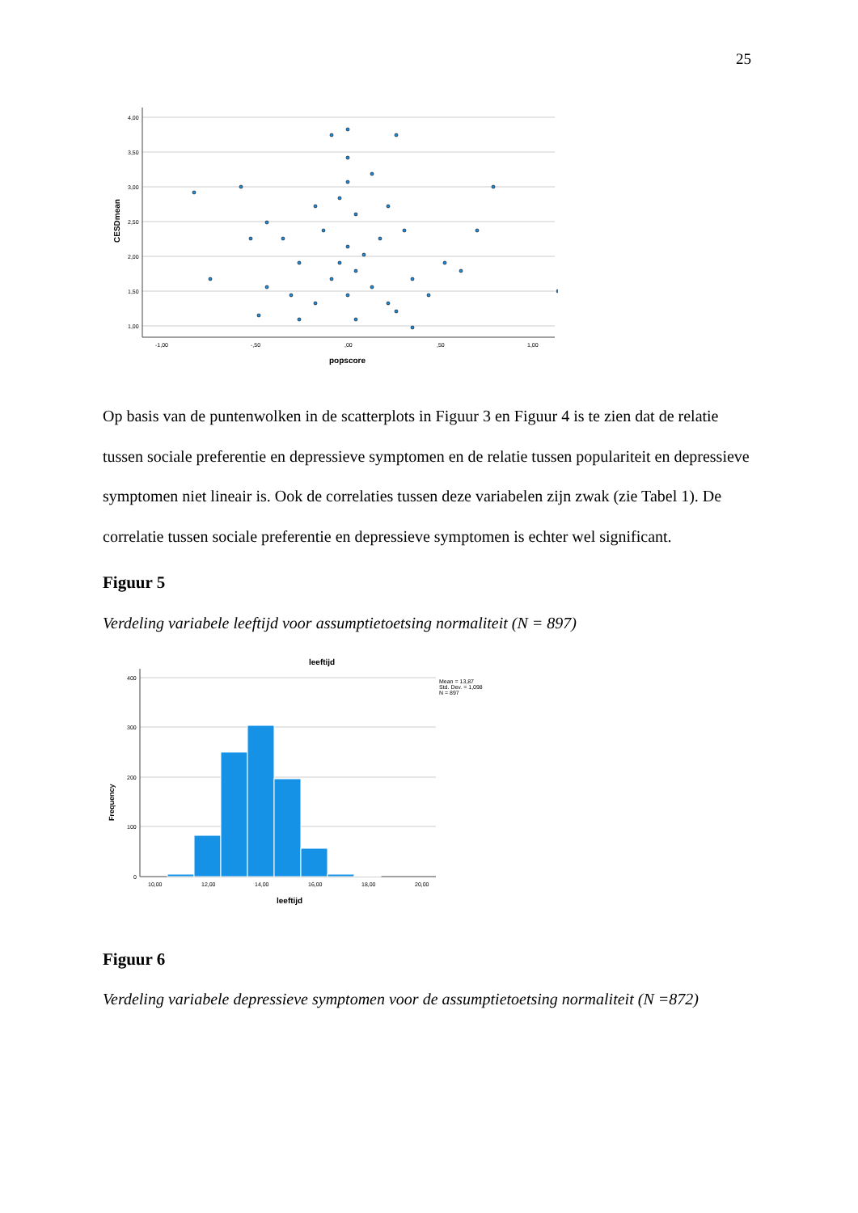25
4,00
3,50
3,00
2,50
2,00
1,50
1,00
-1,00
-,50
,00
,50
1,00
popscore
CESDmean
Op basis van de puntenwolken in de scatterplots in Figuur 3 en Figuur 4 is te zien dat de relatie tussen sociale preferentie en depressieve symptomen en de relatie tussen populariteit en depressieve symptomen niet lineair is. Ook de correlaties tussen deze variabelen zijn zwak (zie Tabel 1). De correlatie tussen sociale preferentie en depressieve symptomen is echter wel significant.
Figuur 5
Verdeling variabele leeftijd voor assumptietoetsing normaliteit (N = 897)
leeftijd
400
300
200
100
0
10,00
12,00
14,00
16,00
18,00
20,00
leeftijd
Frequency
Mean = 13,87
Std. Dev. = 1,098
N = 897
Figuur 6
Verdeling variabele depressieve symptomen voor de assumptietoetsing normaliteit (N =872)